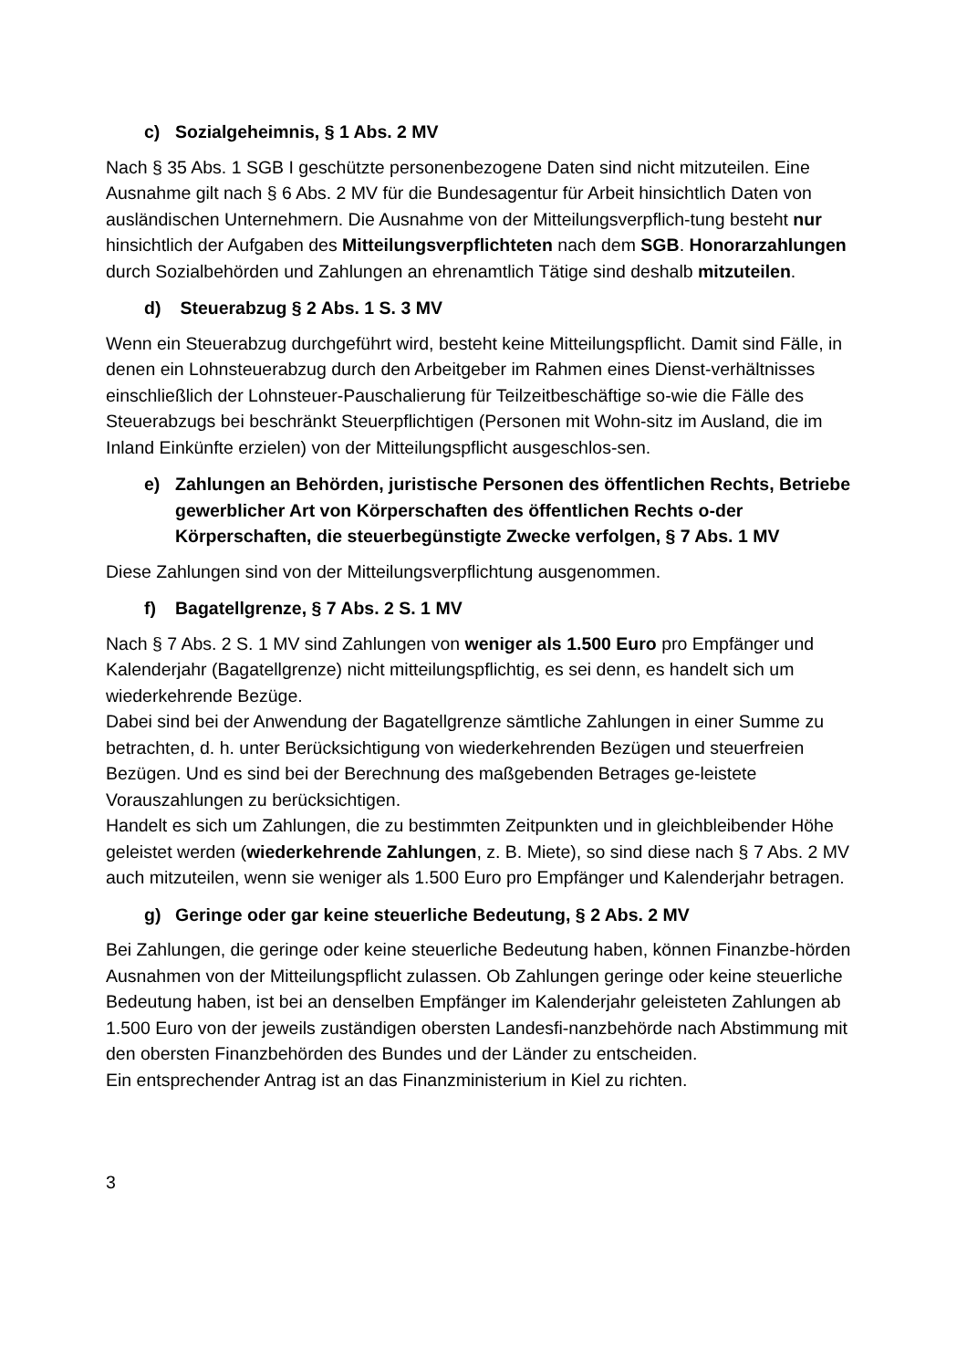c) Sozialgeheimnis, § 1 Abs. 2 MV
Nach § 35 Abs. 1 SGB I geschützte personenbezogene Daten sind nicht mitzuteilen. Eine Ausnahme gilt nach § 6 Abs. 2 MV für die Bundesagentur für Arbeit hinsichtlich Daten von ausländischen Unternehmern. Die Ausnahme von der Mitteilungsverpflich-tung besteht nur hinsichtlich der Aufgaben des Mitteilungsverpflichteten nach dem SGB. Honorarzahlungen durch Sozialbehörden und Zahlungen an ehrenamtlich Tätige sind deshalb mitzuteilen.
d) Steuerabzug § 2 Abs. 1 S. 3 MV
Wenn ein Steuerabzug durchgeführt wird, besteht keine Mitteilungspflicht. Damit sind Fälle, in denen ein Lohnsteuerabzug durch den Arbeitgeber im Rahmen eines Dienst-verhältnisses einschließlich der Lohnsteuer-Pauschalierung für Teilzeitbeschäftige so-wie die Fälle des Steuerabzugs bei beschränkt Steuerpflichtigen (Personen mit Wohn-sitz im Ausland, die im Inland Einkünfte erzielen) von der Mitteilungspflicht ausgeschlos-sen.
e) Zahlungen an Behörden, juristische Personen des öffentlichen Rechts, Betriebe gewerblicher Art von Körperschaften des öffentlichen Rechts o-der Körperschaften, die steuerbegünstigte Zwecke verfolgen, § 7 Abs. 1 MV
Diese Zahlungen sind von der Mitteilungsverpflichtung ausgenommen.
f) Bagatellgrenze, § 7 Abs. 2 S. 1 MV
Nach § 7 Abs. 2 S. 1 MV sind Zahlungen von weniger als 1.500 Euro pro Empfänger und Kalenderjahr (Bagatellgrenze) nicht mitteilungspflichtig, es sei denn, es handelt sich um wiederkehrende Bezüge.
Dabei sind bei der Anwendung der Bagatellgrenze sämtliche Zahlungen in einer Summe zu betrachten, d. h. unter Berücksichtigung von wiederkehrenden Bezügen und steuerfreien Bezügen. Und es sind bei der Berechnung des maßgebenden Betrages ge-leistete Vorauszahlungen zu berücksichtigen.
Handelt es sich um Zahlungen, die zu bestimmten Zeitpunkten und in gleichbleibender Höhe geleistet werden (wiederkehrende Zahlungen, z. B. Miete), so sind diese nach § 7 Abs. 2 MV auch mitzuteilen, wenn sie weniger als 1.500 Euro pro Empfänger und Kalenderjahr betragen.
g) Geringe oder gar keine steuerliche Bedeutung, § 2 Abs. 2 MV
Bei Zahlungen, die geringe oder keine steuerliche Bedeutung haben, können Finanzbe-hörden Ausnahmen von der Mitteilungspflicht zulassen. Ob Zahlungen geringe oder keine steuerliche Bedeutung haben, ist bei an denselben Empfänger im Kalenderjahr geleisteten Zahlungen ab 1.500 Euro von der jeweils zuständigen obersten Landesfi-nanzbehörde nach Abstimmung mit den obersten Finanzbehörden des Bundes und der Länder zu entscheiden.
Ein entsprechender Antrag ist an das Finanzministerium in Kiel zu richten.
3